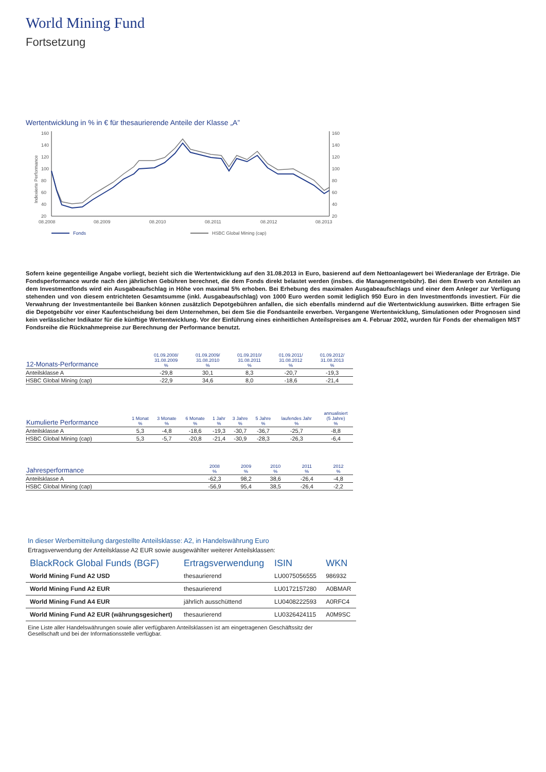World Mining Fund
Fortsetzung
Wertentwicklung in % in € für thesaurierende Anteile der Klasse „A”
160
140
120
100
80
60
40
20
160
140
120
100
80
60
40
20
Indexierte Performance
08.2008
08.2009
08.2010
08.2011
08.2012
08.2013
Fonds
HSBC Global Mining (cap)
Sofern keine gegenteilige Angabe vorliegt, bezieht sich die Wertentwicklung auf den 31.08.2013 in Euro, basierend auf dem Nettoanlagewert bei Wiederanlage der Erträge. Die Fondsperformance wurde nach den jährlichen Gebühren berechnet, die dem Fonds direkt belastet werden (insbes. die Managementgebühr). Bei dem Erwerb von Anteilen an dem Investmentfonds wird ein Ausgabeaufschlag in Höhe von maximal 5% erhoben. Bei Erhebung des maximalen Ausgabeaufschlags und einer dem Anleger zur Verfügung stehenden und von diesem entrichteten Gesamtsumme (inkl. Ausgabeaufschlag) von 1000 Euro werden somit lediglich 950 Euro in den Investmentfonds investiert. Für die Verwahrung der Investmentanteile bei Banken können zusätzlich Depotgebühren anfallen, die sich ebenfalls mindernd auf die Wertentwicklung auswirken. Bitte erfragen Sie die Depotgebühr vor einer Kaufentscheidung bei dem Unternehmen, bei dem Sie die Fondsanteile erwerben. Vergangene Wertentwicklung, Simulationen oder Prognosen sind kein verlässlicher Indikator für die künftige Wertentwicklung. Vor der Einführung eines einheitlichen Anteilspreises am 4. Februar 2002, wurden für Fonds der ehemaligen MST Fondsreihe die Rücknahmepreise zur Berechnung der Performance benutzt.
| 12-Monats-Performance | 01.09.2008/ 31.08.2009 % | 01.09.2009/ 31.08.2010 % | 01.09.2010/ 31.08.2011 % | 01.09.2011/ 31.08.2012 % | 01.09.2012/ 31.08.2013 % |
| --- | --- | --- | --- | --- | --- |
| Anteilsklasse A | -29,8 | 30,1 | 8,3 | -20,7 | -19,3 |
| HSBC Global Mining (cap) | -22,9 | 34,6 | 8,0 | -18,6 | -21,4 |
| Kumulierte Performance | 1 Monat % | 3 Monate % | 6 Monate % | 1 Jahr % | 3 Jahre % | 5 Jahre % | laufendes Jahr % | annualisiert (5 Jahre) % |
| --- | --- | --- | --- | --- | --- | --- | --- | --- |
| Anteilsklasse A | 5,3 | -4,8 | -18,6 | -19,3 | -30,7 | -36,7 | -25,7 | -8,8 |
| HSBC Global Mining (cap) | 5,3 | -5,7 | -20,8 | -21,4 | -30,9 | -28,3 | -26,3 | -6,4 |
| Jahresperformance | 2008 % | 2009 % | 2010 % | 2011 % | 2012 % |
| --- | --- | --- | --- | --- | --- |
| Anteilsklasse A | -62,3 | 98,2 | 38,6 | -26,4 | -4,8 |
| HSBC Global Mining (cap) | -56,9 | 95,4 | 38,5 | -26,4 | -2,2 |
In dieser Werbemitteilung dargestellte Anteilsklasse: A2, in Handelswährung Euro
Ertragsverwendung der Anteilsklasse A2 EUR sowie ausgewählter weiterer Anteilsklassen:
| BlackRock Global Funds (BGF) | Ertragsverwendung | ISIN | WKN |
| --- | --- | --- | --- |
| World Mining Fund A2 USD | thesaurierend | LU0075056555 | 986932 |
| World Mining Fund A2 EUR | thesaurierend | LU0172157280 | A0BMAR |
| World Mining Fund A4 EUR | jährlich ausschüttend | LU0408222593 | A0RFC4 |
| World Mining Fund A2 EUR (währungsgesichert) | thesaurierend | LU0326424115 | A0M9SC |
Eine Liste aller Handelswährungen sowie aller verfügbaren Anteilsklassen ist am eingetragenen Geschäftssitz der
Gesellschaft und bei der Informationsstelle verfügbar.